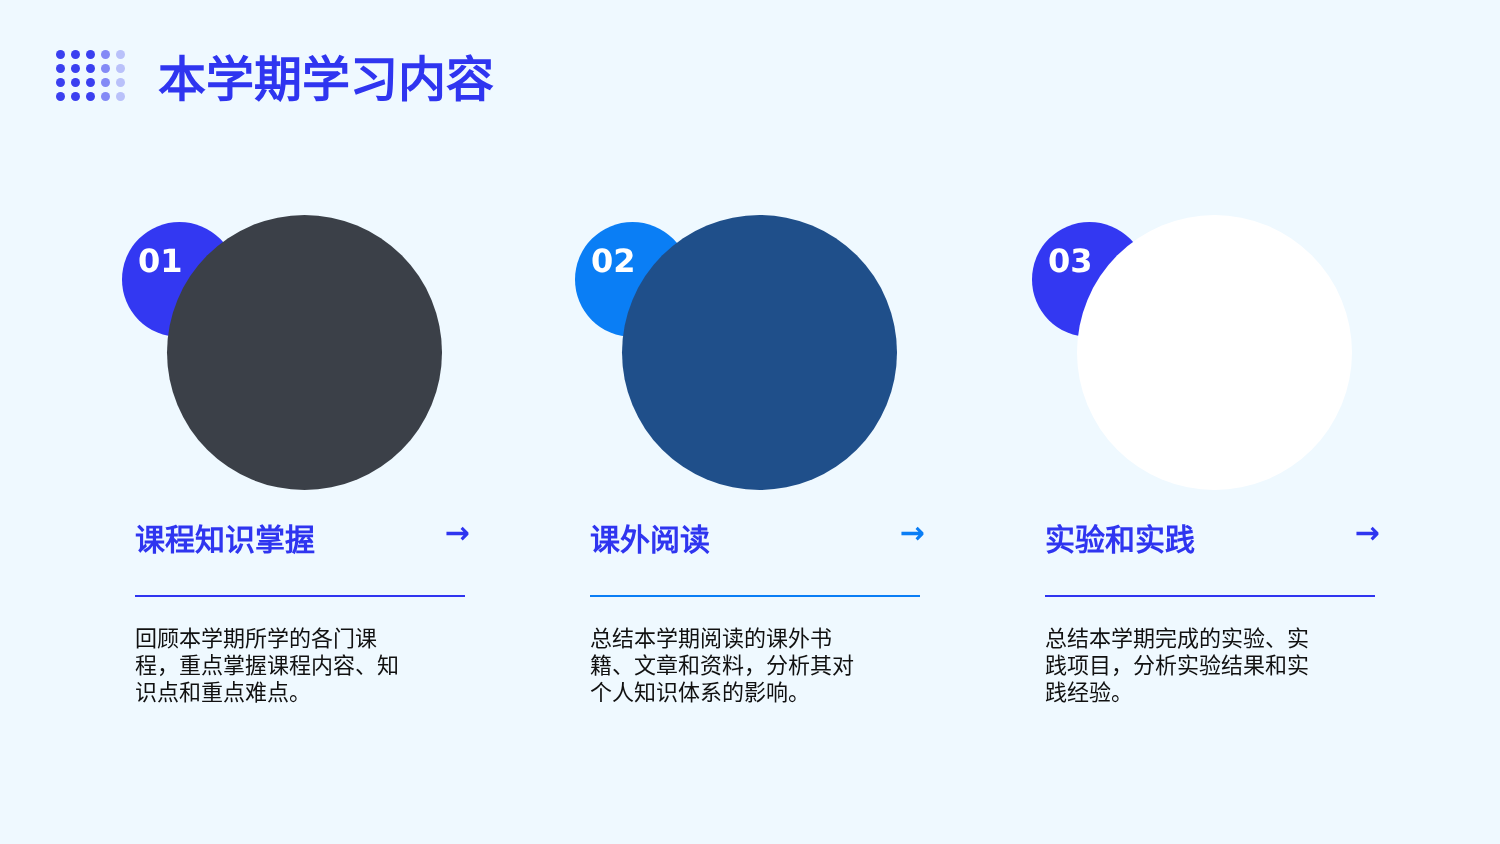本学期学习内容
01
课程知识掌握 →
回顾本学期所学的各门课程，重点掌握课程内容、知识点和重点难点。
02
课外阅读 →
总结本学期阅读的课外书籍、文章和资料，分析其对个人知识体系的影响。
03
实验和实践 →
总结本学期完成的实验、实践项目，分析实验结果和实践经验。